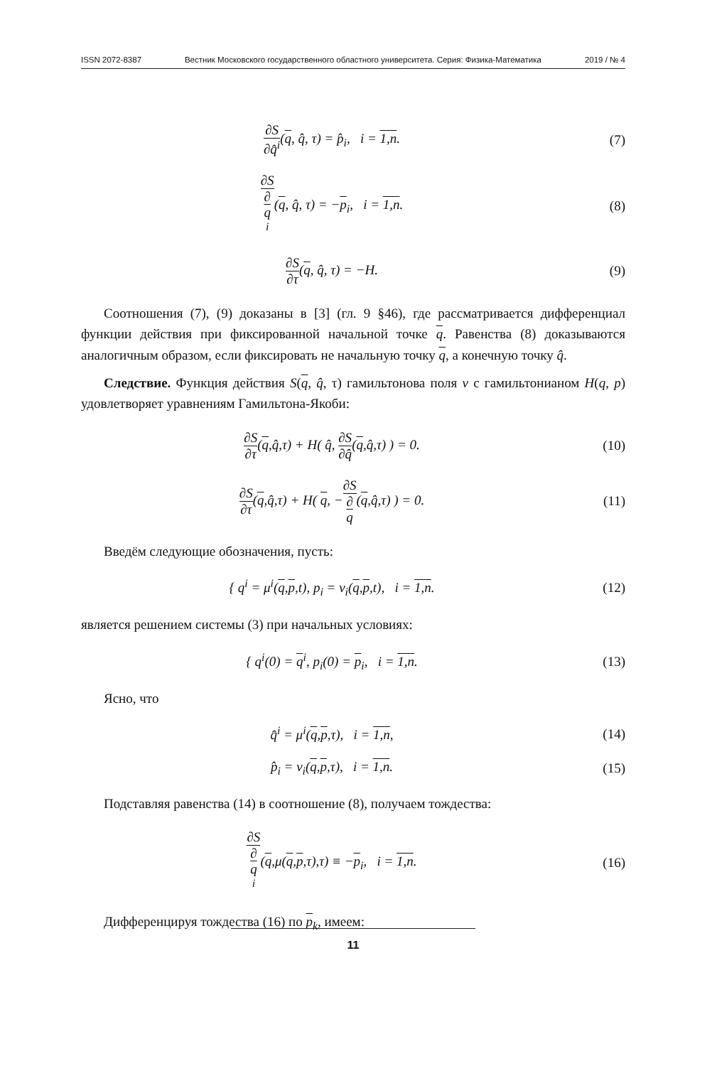ISSN 2072-8387 Вестник Московского государственного областного университета. Серия: Физика-Математика 2019 / № 4
∂S ∂q̂<sup>i</sup>(q, q̂, τ) = p̂<sub>i</sub>, i = 1,n.
(7)
∂S ∂
q
<sup>i</sup>(q, q̂, τ) = −p<sub>i</sub>, i = 1,n.
(8)
∂S ∂τ(q, q̂, τ) = −H. (9)
Соотношения (7), (9) доказаны в [3] (гл. 9 §46), где рассматривается дифференциал функции действия при фиксированной начальной точке q. Равенства (8) доказываются аналогичным образом, если фиксировать не начальную точку q, а конечную точку q̂.
Следствие. Функция действия S(q, q̂, τ) гамильтонова поля v с гамильтонианом H(q, p) удовлетворяет уравнениям Гамильтона-Якоби:
∂S ∂τ(q,q̂,τ) + H( q̂, ∂S ∂q̂(q,q̂,τ) ) = 0.
(10)
∂S ∂τ(q,q̂,τ) + H( q, −∂S ∂
q(q,q̂,τ) ) = 0.
(11)
Введём следующие обозначения, пусть:
{ q<sup>i</sup> = μ<sup>i</sup>(q,p,t), p<sub>i</sub> = ν<sub>i</sub>(q,p,t), i = 1,n.
(12)
является решением системы (3) при начальных условиях:
{ q<sup>i</sup>(0) = q<sup>i</sup>, p<sub>i</sub>(0) = p<sub>i</sub>, i = 1,n.
(13)
Ясно, что
q̂<sup>i</sup> = μ<sup>i</sup>(q,p,τ), i = 1,n, (14)
p̂<sub>i</sub> = ν<sub>i</sub>(q,p,τ), i = 1,n. (15)
Подставляя равенства (14) в соотношение (8), получаем тождества:
∂S ∂
q
<sup>i</sup>(q,μ(q,p,τ),τ) ≡ −p<sub>i</sub>, i = 1,n.
(16)
Дифференцируя тождества (16) по p<sub>k</sub>, имеем:
11